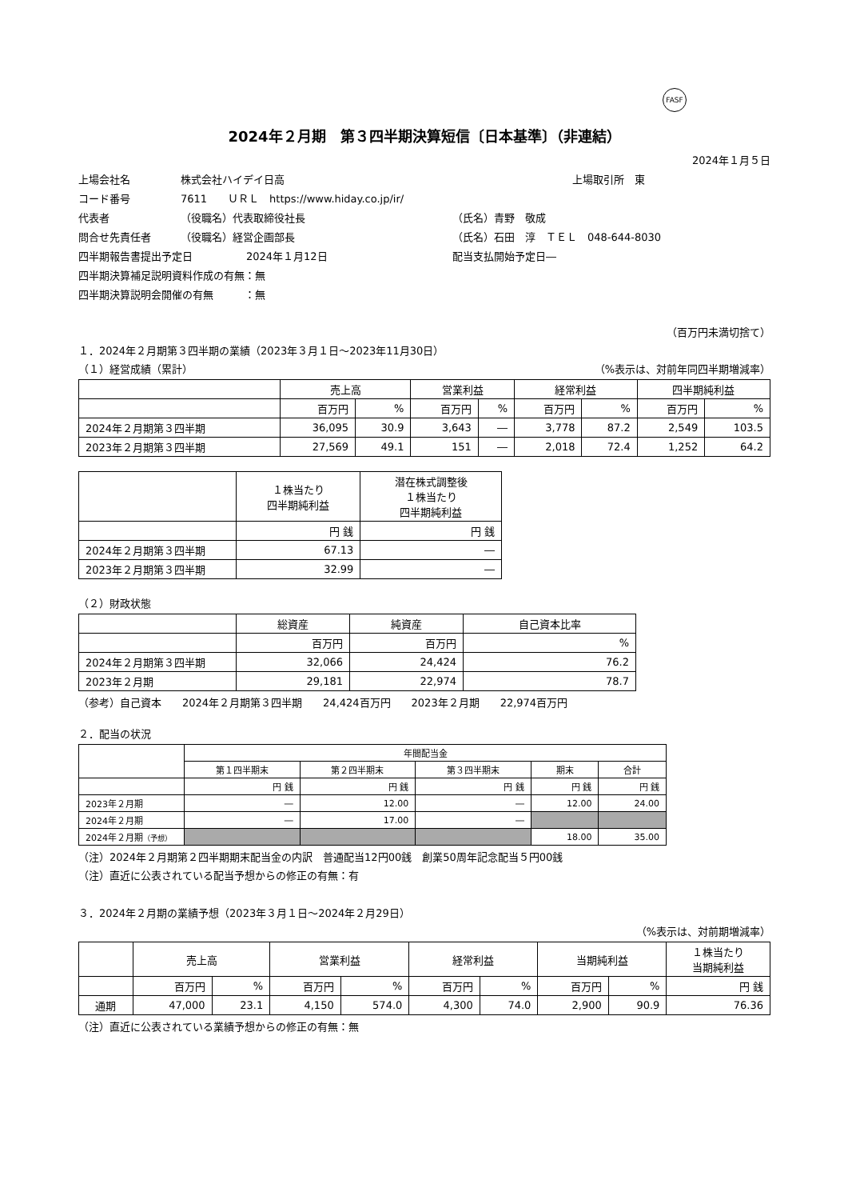FASF
2024年２月期　第３四半期決算短信〔日本基準〕（非連結）
2024年１月５日
上場会社名 株式会社ハイデイ日高 上場取引所　東
コード番号 7611　　ＵＲＬ　https://www.hiday.co.jp/ir/
代表者 （役職名）代表取締役社長 （氏名）青野　敬成
問合せ先責任者 （役職名）経営企画部長 （氏名）石田　淳　ＴＥＬ　048-644-8030
四半期報告書提出予定日 2024年１月12日 配当支払開始予定日―
四半期決算補足説明資料作成の有無：無
四半期決算説明会開催の有無　　　：無
（百万円未満切捨て）
１．2024年２月期第３四半期の業績（2023年３月１日～2023年11月30日）
（１）経営成績（累計） （%表示は、対前年同四半期増減率）
| | 売上高 | | 営業利益 | | 経常利益 | | 四半期純利益 | |
| --- | --- | --- | --- | --- | --- | --- | --- | --- |
| | 百万円 | % | 百万円 | % | 百万円 | % | 百万円 | % |
| 2024年２月期第３四半期 | 36,095 | 30.9 | 3,643 | ― | 3,778 | 87.2 | 2,549 | 103.5 |
| 2023年２月期第３四半期 | 27,569 | 49.1 | 151 | ― | 2,018 | 72.4 | 1,252 | 64.2 |
| | １株当たり 四半期純利益 | 潜在株式調整後 １株当たり 四半期純利益 |
| --- | --- | --- |
| | 円 銭 | 円 銭 |
| 2024年２月期第３四半期 | 67.13 | ― |
| 2023年２月期第３四半期 | 32.99 | ― |
（２）財政状態
| | 総資産 | 純資産 | 自己資本比率 |
| --- | --- | --- | --- |
| | 百万円 | 百万円 | % |
| 2024年２月期第３四半期 | 32,066 | 24,424 | 76.2 |
| 2023年２月期 | 29,181 | 22,974 | 78.7 |
（参考）自己資本　　2024年２月期第３四半期　　24,424百万円　　2023年２月期　　22,974百万円
２．配当の状況
| | 年間配当金 | | | | |
| --- | --- | --- | --- | --- | --- |
| | 第１四半期末 | 第２四半期末 | 第３四半期末 | 期末 | 合計 |
| | 円 銭 | 円 銭 | 円 銭 | 円 銭 | 円 銭 |
| 2023年２月期 | ― | 12.00 | ― | 12.00 | 24.00 |
| 2024年２月期 | ― | 17.00 | ― | | |
| 2024年２月期 （予想） | | | | 18.00 | 35.00 |
（注）2024年２月期第２四半期期末配当金の内訳　普通配当12円00銭　創業50周年記念配当５円00銭
（注）直近に公表されている配当予想からの修正の有無：有
３．2024年２月期の業績予想（2023年３月１日～2024年２月29日）
（%表示は、対前期増減率）
| | 売上高 | | 営業利益 | | 経常利益 | | 当期純利益 | | １株当たり 当期純利益 |
| --- | --- | --- | --- | --- | --- | --- | --- | --- | --- |
| | 百万円 | % | 百万円 | % | 百万円 | % | 百万円 | % | 円 銭 |
| 通期 | 47,000 | 23.1 | 4,150 | 574.0 | 4,300 | 74.0 | 2,900 | 90.9 | 76.36 |
（注）直近に公表されている業績予想からの修正の有無：無